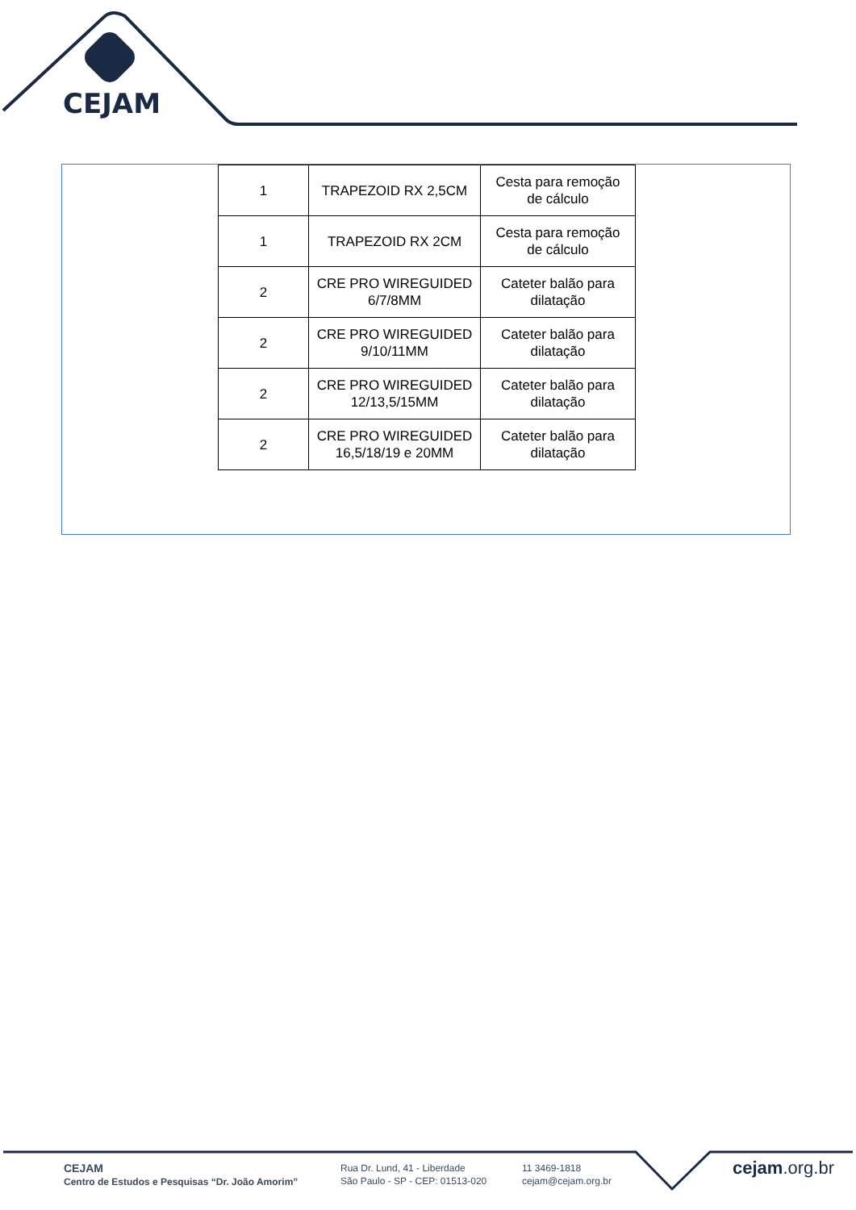CEJAM
| 1 | TRAPEZOID RX 2,5CM | Cesta para remoção de cálculo |
| 1 | TRAPEZOID RX 2CM | Cesta para remoção de cálculo |
| 2 | CRE PRO WIREGUIDED 6/7/8MM | Cateter balão para dilatação |
| 2 | CRE PRO WIREGUIDED 9/10/11MM | Cateter balão para dilatação |
| 2 | CRE PRO WIREGUIDED 12/13,5/15MM | Cateter balão para dilatação |
| 2 | CRE PRO WIREGUIDED 16,5/18/19 e 20MM | Cateter balão para dilatação |
CEJAM
Centro de Estudos e Pesquisas “Dr. João Amorim”
Rua Dr. Lund, 41 - Liberdade
São Paulo - SP - CEP: 01513-020
11 3469-1818
cejam@cejam.org.br
cejam.org.br